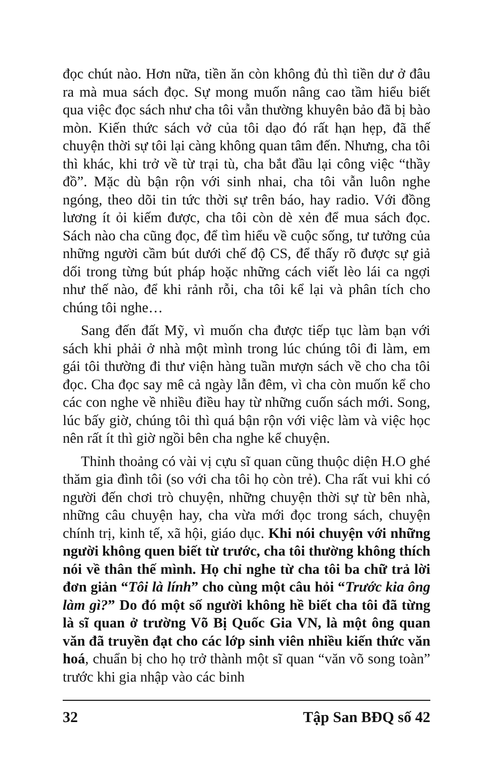đọc chút nào. Hơn nữa, tiền ăn còn không đủ thì tiền dư ở đâu ra mà mua sách đọc. Sự mong muốn nâng cao tầm hiểu biết qua việc đọc sách như cha tôi vẫn thường khuyên bảo đã bị bào mòn. Kiến thức sách vở của tôi dạo đó rất hạn hẹp, đã thế chuyện thời sự tôi lại càng không quan tâm đến. Nhưng, cha tôi thì khác, khi trở về từ trại tù, cha bắt đầu lại công việc “thầy đồ”. Mặc dù bận rộn với sinh nhai, cha tôi vẫn luôn nghe ngóng, theo dõi tin tức thời sự trên báo, hay radio. Với đồng lương ít ỏi kiếm được, cha tôi còn dè xẻn để mua sách đọc. Sách nào cha cũng đọc, để tìm hiểu về cuộc sống, tư tưởng của những người cầm bút dưới chế độ CS, để thấy rõ được sự giả dối trong từng bút pháp hoặc những cách viết lèo lái ca ngợi như thế nào, để khi rảnh rỗi, cha tôi kể lại và phân tích cho chúng tôi nghe…
Sang đến đất Mỹ, vì muốn cha được tiếp tục làm bạn với sách khi phải ở nhà một mình trong lúc chúng tôi đi làm, em gái tôi thường đi thư viện hàng tuần mượn sách về cho cha tôi đọc. Cha đọc say mê cả ngày lẫn đêm, vì cha còn muốn kể cho các con nghe về nhiều điều hay từ những cuốn sách mới. Song, lúc bấy giờ, chúng tôi thì quá bận rộn với việc làm và việc học nên rất ít thì giờ ngồi bên cha nghe kể chuyện.
Thỉnh thoảng có vài vị cựu sĩ quan cũng thuộc diện H.O ghé thăm gia đình tôi (so với cha tôi họ còn trẻ). Cha rất vui khi có người đến chơi trò chuyện, những chuyện thời sự từ bên nhà, những câu chuyện hay, cha vừa mới đọc trong sách, chuyện chính trị, kinh tế, xã hội, giáo dục. Khi nói chuyện với những người không quen biết từ trước, cha tôi thường không thích nói về thân thế mình. Họ chỉ nghe từ cha tôi ba chữ trả lời đơn giản “Tôi là lính” cho cùng một câu hỏi “Trước kia ông làm gì?” Do đó một số người không hề biết cha tôi đã từng là sĩ quan ở trường Võ Bị Quốc Gia VN, là một ông quan văn đã truyền đạt cho các lớp sinh viên nhiều kiến thức văn hoá, chuẩn bị cho họ trở thành một sĩ quan “văn võ song toàn” trước khi gia nhập vào các binh
32 Tập San BĐQ số 42